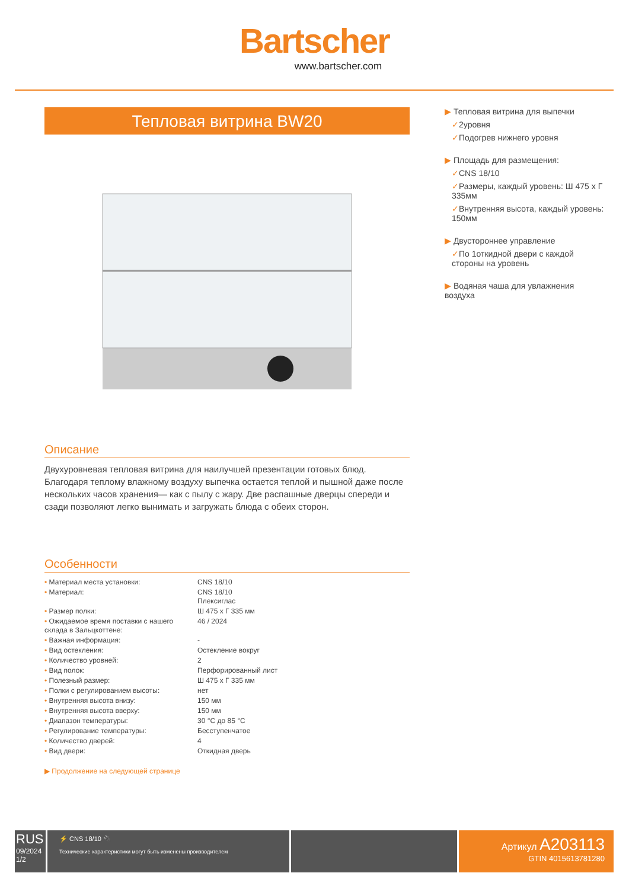Bartscher
www.bartscher.com
Тепловая витрина BW20
Описание
Двухуровневая тепловая витрина для наилучшей презентации готовых блюд. Благодаря теплому влажному воздуху выпечка остается теплой и пышной даже после нескольких часов хранения— как с пылу с жару. Две распашные дверцы спереди и сзади позволяют легко вынимать и загружать блюда с обеих сторон.
Особенности
| • Материал места установки: | CNS 18/10 |
| • Материал: | CNS 18/10 Плексиглас |
| • Размер полки: | Ш 475 x Г 335 мм |
| • Ожидаемое время поставки с нашего склада в Зальцкоттене: | 46 / 2024 |
| • Важная информация: | - |
| • Вид остекления: | Остекление вокруг |
| • Количество уровней: | 2 |
| • Вид полок: | Перфорированный лист |
| • Полезный размер: | Ш 475 x Г 335 мм |
| • Полки с регулированием высоты: | нет |
| • Внутренняя высота внизу: | 150 мм |
| • Внутренняя высота вверху: | 150 мм |
| • Диапазон температуры: | 30 °C до 85 °C |
| • Регулирование температуры: | Бесступенчатое |
| • Количество дверей: | 4 |
| • Вид двери: | Откидная дверь |
▶ Продолжение на следующей странице
▶ Тепловая витрина для выпечки
✓2уровня
✓Подогрев нижнего уровня
▶ Площадь для размещения:
✓CNS 18/10
✓Размеры, каждый уровень: Ш 475 x Г 335мм
✓Внутренняя высота, каждый уровень: 150мм
▶ Двустороннее управление
✓По 1откидной двери с каждой стороны на уровень
▶ Водяная чаша для увлажнения воздуха
RUS
09/2024
1/2
⚡ CNS 18/10 🔌
Технические характеристики могут быть изменены производителем
Артикул A203113
GTIN 4015613781280